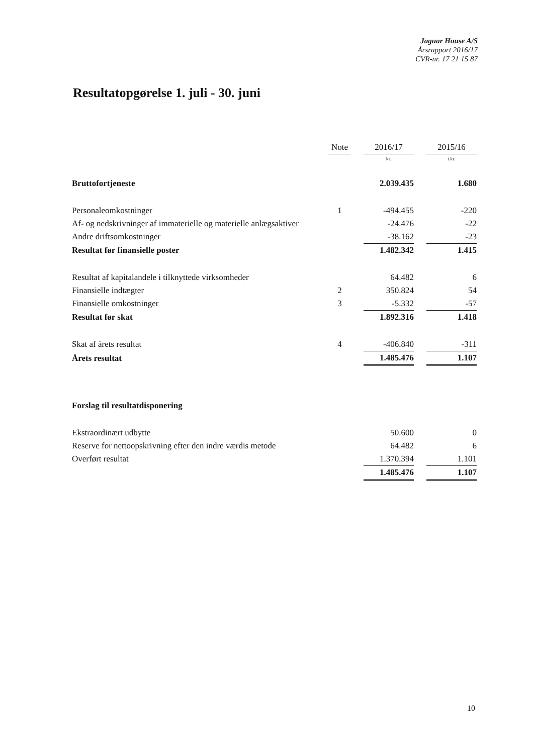Jaguar House A/S
Årsrapport 2016/17
CVR-nr. 17 21 15 87
Resultatopgørelse 1. juli - 30. juni
| | Note | | 2016/17 | | 2015/16 |
| --- | --- | --- | --- | --- | --- |
| | | | kr. | | t.kr. |
| Bruttofortjeneste | | | 2.039.435 | | 1.680 |
| Personaleomkostninger | 1 | | -494.455 | | -220 |
| Af- og nedskrivninger af immaterielle og materielle anlægsaktiver | | | -24.476 | | -22 |
| Andre driftsomkostninger | | | -38.162 | | -23 |
| Resultat før finansielle poster | | | 1.482.342 | | 1.415 |
| Resultat af kapitalandele i tilknyttede virksomheder | | | 64.482 | | 6 |
| Finansielle indtægter | 2 | | 350.824 | | 54 |
| Finansielle omkostninger | 3 | | -5.332 | | -57 |
| Resultat før skat | | | 1.892.316 | | 1.418 |
| Skat af årets resultat | 4 | | -406.840 | | -311 |
| Årets resultat | | | 1.485.476 | | 1.107 |
| Forslag til resultatdisponering | | | | | |
| Ekstraordinært udbytte | | | 50.600 | | 0 |
| Reserve for nettoopskrivning efter den indre værdis metode | | | 64.482 | | 6 |
| Overført resultat | | | 1.370.394 | | 1.101 |
| | | | 1.485.476 | | 1.107 |
10